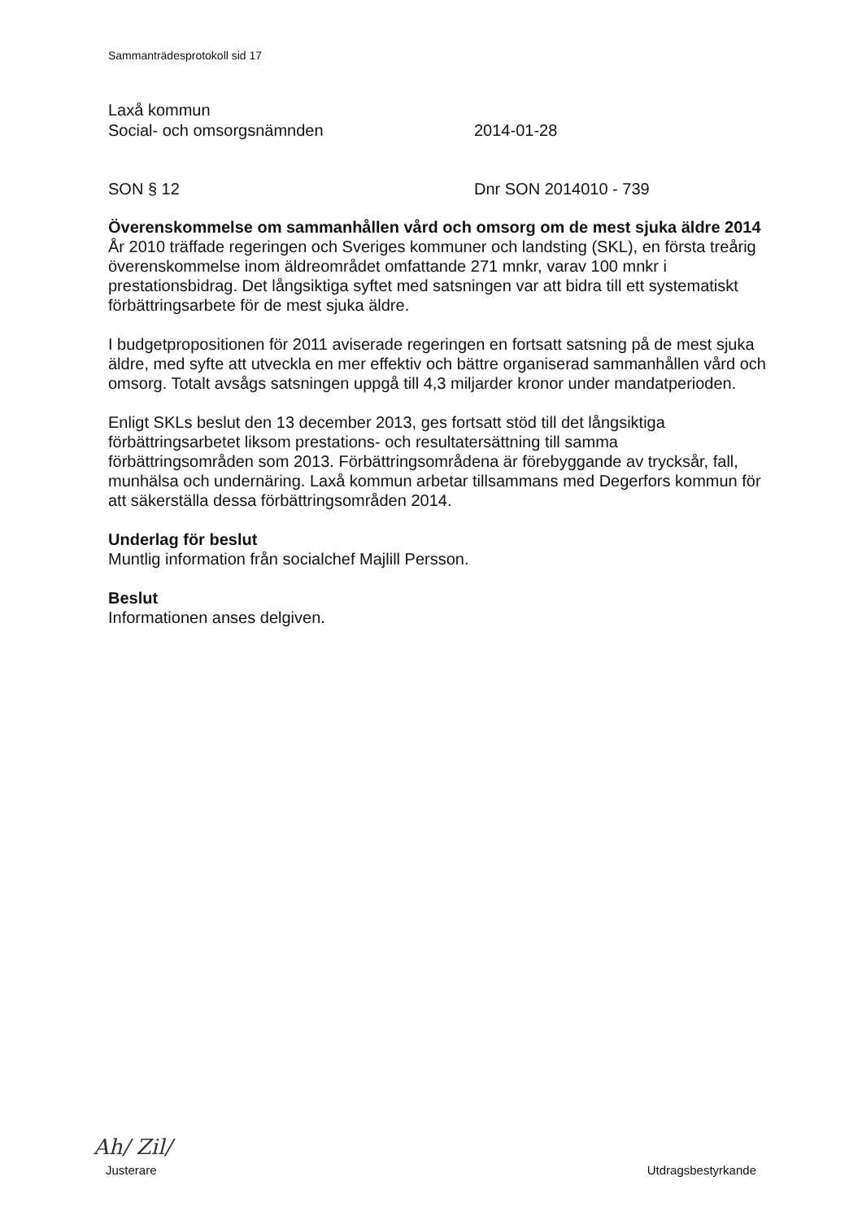Sammanträdesprotokoll sid 17
Laxå kommun
Social- och omsorgsnämnden 2014-01-28
SON § 12 Dnr SON 2014010 - 739
Överenskommelse om sammanhållen vård och omsorg om de mest sjuka äldre 2014
År 2010 träffade regeringen och Sveriges kommuner och landsting (SKL), en första treårig överenskommelse inom äldreområdet omfattande 271 mnkr, varav 100 mnkr i prestationsbidrag. Det långsiktiga syftet med satsningen var att bidra till ett systematiskt förbättringsarbete för de mest sjuka äldre.
I budgetpropositionen för 2011 aviserade regeringen en fortsatt satsning på de mest sjuka äldre, med syfte att utveckla en mer effektiv och bättre organiserad sammanhållen vård och omsorg. Totalt avsågs satsningen uppgå till 4,3 miljarder kronor under mandatperioden.
Enligt SKLs beslut den 13 december 2013, ges fortsatt stöd till det långsiktiga förbättringsarbetet liksom prestations- och resultatersättning till samma förbättringsområden som 2013. Förbättringsområdena är förebyggande av trycksår, fall, munhälsa och undernäring. Laxå kommun arbetar tillsammans med Degerfors kommun för att säkerställa dessa förbättringsområden 2014.
Underlag för beslut
Muntlig information från socialchef Majlill Persson.
Beslut
Informationen anses delgiven.
Ah/ Zil/
Justerare Utdragsbestyrkande